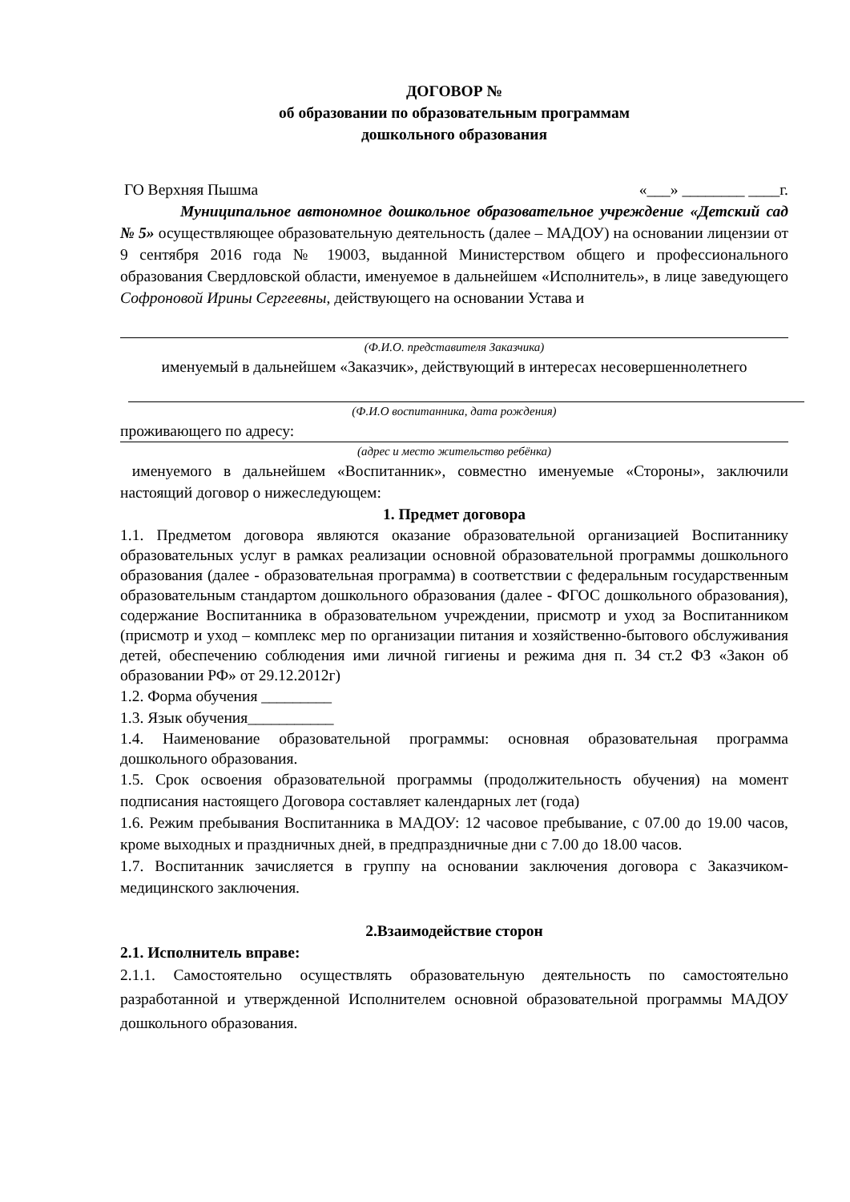ДОГОВОР №
об образовании по образовательным программам
дошкольного образования
ГО Верхняя Пышма «___» ________ ____г.
Муниципальное автономное дошкольное образовательное учреждение «Детский сад № 5» осуществляющее образовательную деятельность (далее – МАДОУ) на основании лицензии от 9 сентября 2016 года № 19003, выданной Министерством общего и профессионального образования Свердловской области, именуемое в дальнейшем «Исполнитель», в лице заведующего Софроновой Ирины Сергеевны, действующего на основании Устава и
(Ф.И.О. представителя Заказчика)
именуемый в дальнейшем «Заказчик», действующий в интересах несовершеннолетнего
(Ф.И.О воспитанника, дата рождения)
проживающего по адресу:
(адрес и место жительство ребёнка)
именуемого в дальнейшем «Воспитанник», совместно именуемые «Стороны», заключили настоящий договор о нижеследующем:
1. Предмет договора
1.1. Предметом договора являются оказание образовательной организацией Воспитаннику образовательных услуг в рамках реализации основной образовательной программы дошкольного образования (далее - образовательная программа) в соответствии с федеральным государственным образовательным стандартом дошкольного образования (далее - ФГОС дошкольного образования), содержание Воспитанника в образовательном учреждении, присмотр и уход за Воспитанником (присмотр и уход – комплекс мер по организации питания и хозяйственно-бытового обслуживания детей, обеспечению соблюдения ими личной гигиены и режима дня п. 34 ст.2 ФЗ «Закон об образовании РФ» от 29.12.2012г)
1.2. Форма обучения _________
1.3. Язык обучения___________
1.4. Наименование образовательной программы: основная образовательная программа дошкольного образования.
1.5. Срок освоения образовательной программы (продолжительность обучения) на момент подписания настоящего Договора составляет календарных лет (года)
1.6. Режим пребывания Воспитанника в МАДОУ: 12 часовое пребывание, с 07.00 до 19.00 часов, кроме выходных и праздничных дней, в предпраздничные дни с 7.00 до 18.00 часов.
1.7. Воспитанник зачисляется в группу на основании заключения договора с Заказчиком-медицинского заключения.
2.Взаимодействие сторон
2.1. Исполнитель вправе:
2.1.1. Самостоятельно осуществлять образовательную деятельность по самостоятельно разработанной и утвержденной Исполнителем основной образовательной программы МАДОУ дошкольного образования.